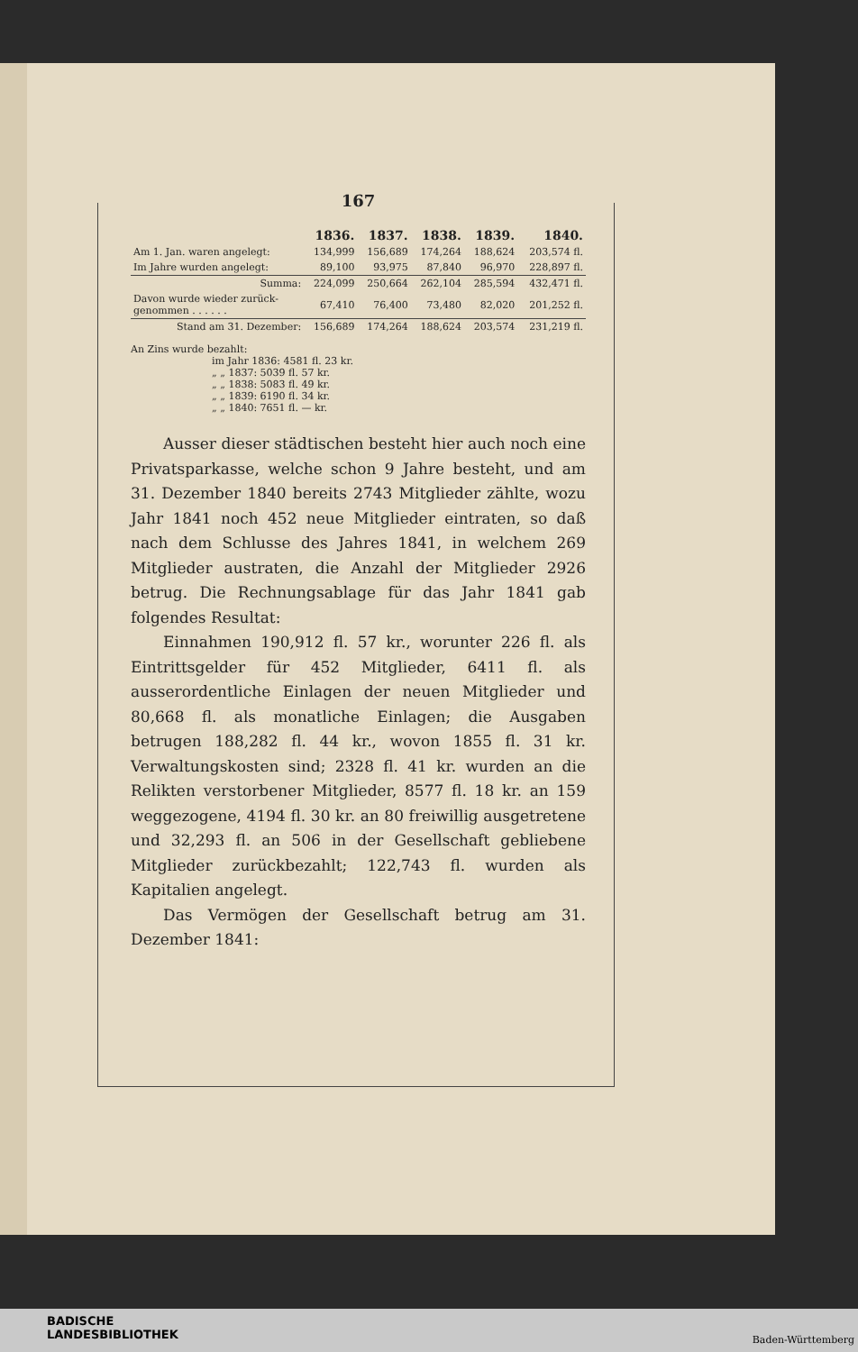167
| | 1836. | 1837. | 1838. | 1839. | 1840. |
| --- | --- | --- | --- | --- | --- |
| Am 1. Jan. waren angelegt: | 134,999 | 156,689 | 174,264 | 188,624 | 203,574 fl. |
| Im Jahre wurden angelegt: | 89,100 | 93,975 | 87,840 | 96,970 | 228,897 fl. |
| Summa: | 224,099 | 250,664 | 262,104 | 285,594 | 432,471 fl. |
| Davon wurde wieder zurück- genommen . . . . . . | 67,410 | 76,400 | 73,480 | 82,020 | 201,252 fl. |
| Stand am 31. Dezember: | 156,689 | 174,264 | 188,624 | 203,574 | 231,219 fl. |
An Zins wurde bezahlt:
im Jahr 1836: 4581 fl. 23 kr.
„ „ 1837: 5039 fl. 57 kr.
„ „ 1838: 5083 fl. 49 kr.
„ „ 1839: 6190 fl. 34 kr.
„ „ 1840: 7651 fl. — kr.
Ausser dieser städtischen besteht hier auch noch eine Privatsparkasse, welche schon 9 Jahre besteht, und am 31. Dezember 1840 bereits 2743 Mitglieder zählte, wozu Jahr 1841 noch 452 neue Mitglieder eintraten, so daß nach dem Schlusse des Jahres 1841, in welchem 269 Mitglieder austraten, die Anzahl der Mitglieder 2926 betrug. Die Rechnungsablage für das Jahr 1841 gab folgendes Resultat:
Einnahmen 190,912 fl. 57 kr., worunter 226 fl. als Eintrittsgelder für 452 Mitglieder, 6411 fl. als ausserordentliche Einlagen der neuen Mitglieder und 80,668 fl. als monatliche Einlagen; die Ausgaben betrugen 188,282 fl. 44 kr., wovon 1855 fl. 31 kr. Verwaltungskosten sind; 2328 fl. 41 kr. wurden an die Relikten verstorbener Mitglieder, 8577 fl. 18 kr. an 159 weggezogene, 4194 fl. 30 kr. an 80 freiwillig ausgetretene und 32,293 fl. an 506 in der Gesellschaft gebliebene Mitglieder zurückbezahlt; 122,743 fl. wurden als Kapitalien angelegt.
Das Vermögen der Gesellschaft betrug am 31. Dezember 1841:
BADISCHE
LANDESBIBLIOTHEK
Baden-Württemberg